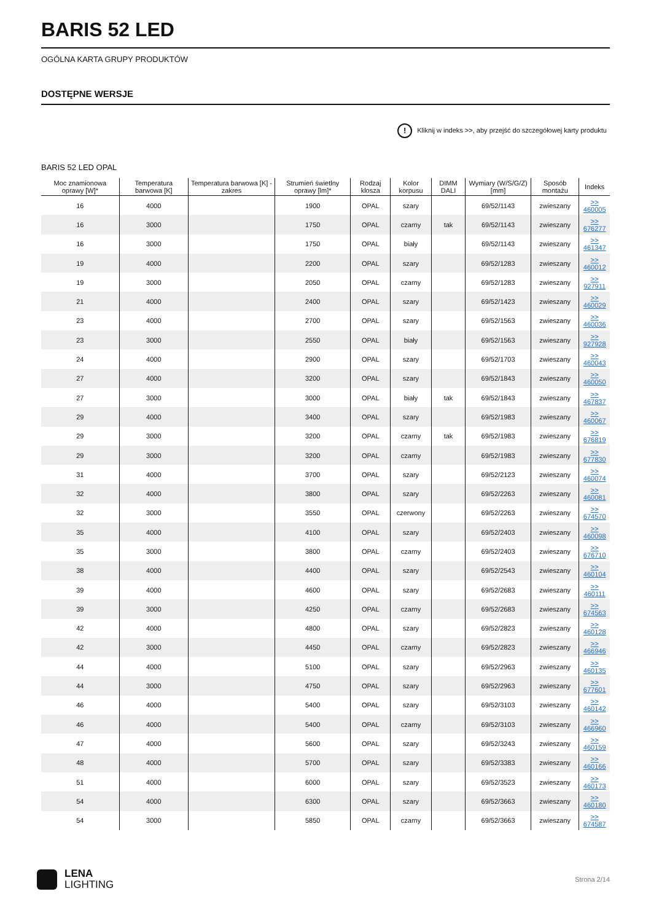BARIS 52 LED
OGÓLNA KARTA GRUPY PRODUKTÓW
DOSTĘPNE WERSJE
! Kliknij w indeks >>, aby przejść do szczegółowej karty produktu
BARIS 52 LED OPAL
| Moc znamionowa oprawy [W]* | Temperatura barwowa [K] | Temperatura barwowa [K] - zakres | Strumień świetlny oprawy [lm]* | Rodzaj klosza | Kolor korpusu | DIMM DALI | Wymiary (W/S/G/Z) [mm] | Sposób montażu | Indeks |
| --- | --- | --- | --- | --- | --- | --- | --- | --- | --- |
| 16 | 4000 | | 1900 | OPAL | szary | | 69/52/1143 | zwieszany | >> 460005 |
| 16 | 3000 | | 1750 | OPAL | czarny | tak | 69/52/1143 | zwieszany | >> 676277 |
| 16 | 3000 | | 1750 | OPAL | biały | | 69/52/1143 | zwieszany | >> 461347 |
| 19 | 4000 | | 2200 | OPAL | szary | | 69/52/1283 | zwieszany | >> 460012 |
| 19 | 3000 | | 2050 | OPAL | czarny | | 69/52/1283 | zwieszany | >> 927911 |
| 21 | 4000 | | 2400 | OPAL | szary | | 69/52/1423 | zwieszany | >> 460029 |
| 23 | 4000 | | 2700 | OPAL | szary | | 69/52/1563 | zwieszany | >> 460036 |
| 23 | 3000 | | 2550 | OPAL | biały | | 69/52/1563 | zwieszany | >> 927928 |
| 24 | 4000 | | 2900 | OPAL | szary | | 69/52/1703 | zwieszany | >> 460043 |
| 27 | 4000 | | 3200 | OPAL | szary | | 69/52/1843 | zwieszany | >> 460050 |
| 27 | 3000 | | 3000 | OPAL | biały | tak | 69/52/1843 | zwieszany | >> 467837 |
| 29 | 4000 | | 3400 | OPAL | szary | | 69/52/1983 | zwieszany | >> 460067 |
| 29 | 3000 | | 3200 | OPAL | czarny | tak | 69/52/1983 | zwieszany | >> 676819 |
| 29 | 3000 | | 3200 | OPAL | czarny | | 69/52/1983 | zwieszany | >> 677830 |
| 31 | 4000 | | 3700 | OPAL | szary | | 69/52/2123 | zwieszany | >> 460074 |
| 32 | 4000 | | 3800 | OPAL | szary | | 69/52/2263 | zwieszany | >> 460081 |
| 32 | 3000 | | 3550 | OPAL | czerwony | | 69/52/2263 | zwieszany | >> 674570 |
| 35 | 4000 | | 4100 | OPAL | szary | | 69/52/2403 | zwieszany | >> 460098 |
| 35 | 3000 | | 3800 | OPAL | czarny | | 69/52/2403 | zwieszany | >> 676710 |
| 38 | 4000 | | 4400 | OPAL | szary | | 69/52/2543 | zwieszany | >> 460104 |
| 39 | 4000 | | 4600 | OPAL | szary | | 69/52/2683 | zwieszany | >> 460111 |
| 39 | 3000 | | 4250 | OPAL | czarny | | 69/52/2683 | zwieszany | >> 674563 |
| 42 | 4000 | | 4800 | OPAL | szary | | 69/52/2823 | zwieszany | >> 460128 |
| 42 | 3000 | | 4450 | OPAL | czarny | | 69/52/2823 | zwieszany | >> 466946 |
| 44 | 4000 | | 5100 | OPAL | szary | | 69/52/2963 | zwieszany | >> 460135 |
| 44 | 3000 | | 4750 | OPAL | szary | | 69/52/2963 | zwieszany | >> 677601 |
| 46 | 4000 | | 5400 | OPAL | szary | | 69/52/3103 | zwieszany | >> 460142 |
| 46 | 4000 | | 5400 | OPAL | czarny | | 69/52/3103 | zwieszany | >> 466960 |
| 47 | 4000 | | 5600 | OPAL | szary | | 69/52/3243 | zwieszany | >> 460159 |
| 48 | 4000 | | 5700 | OPAL | szary | | 69/52/3383 | zwieszany | >> 460166 |
| 51 | 4000 | | 6000 | OPAL | szary | | 69/52/3523 | zwieszany | >> 460173 |
| 54 | 4000 | | 6300 | OPAL | szary | | 69/52/3663 | zwieszany | >> 460180 |
| 54 | 3000 | | 5850 | OPAL | czarny | | 69/52/3663 | zwieszany | >> 674587 |
LENA
LIGHTING
Strona 2/14